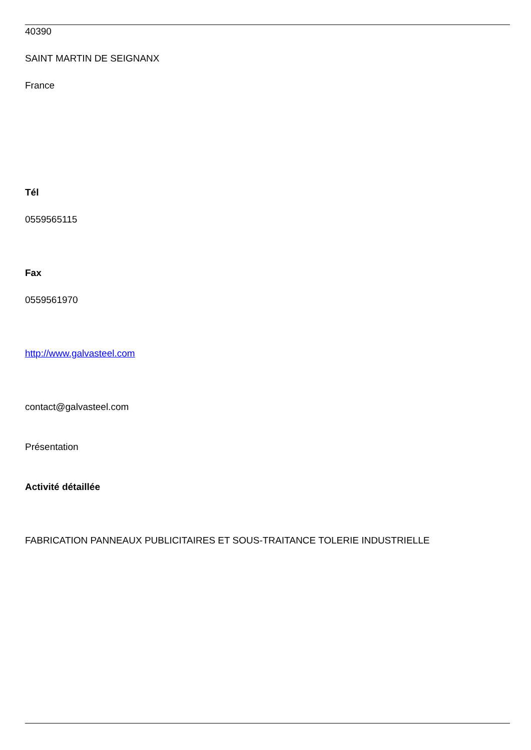40390
SAINT MARTIN DE SEIGNANX
France
Tél
0559565115
Fax
0559561970
http://www.galvasteel.com
contact@galvasteel.com
Présentation
Activité détaillée
FABRICATION PANNEAUX PUBLICITAIRES ET SOUS-TRAITANCE TOLERIE INDUSTRIELLE